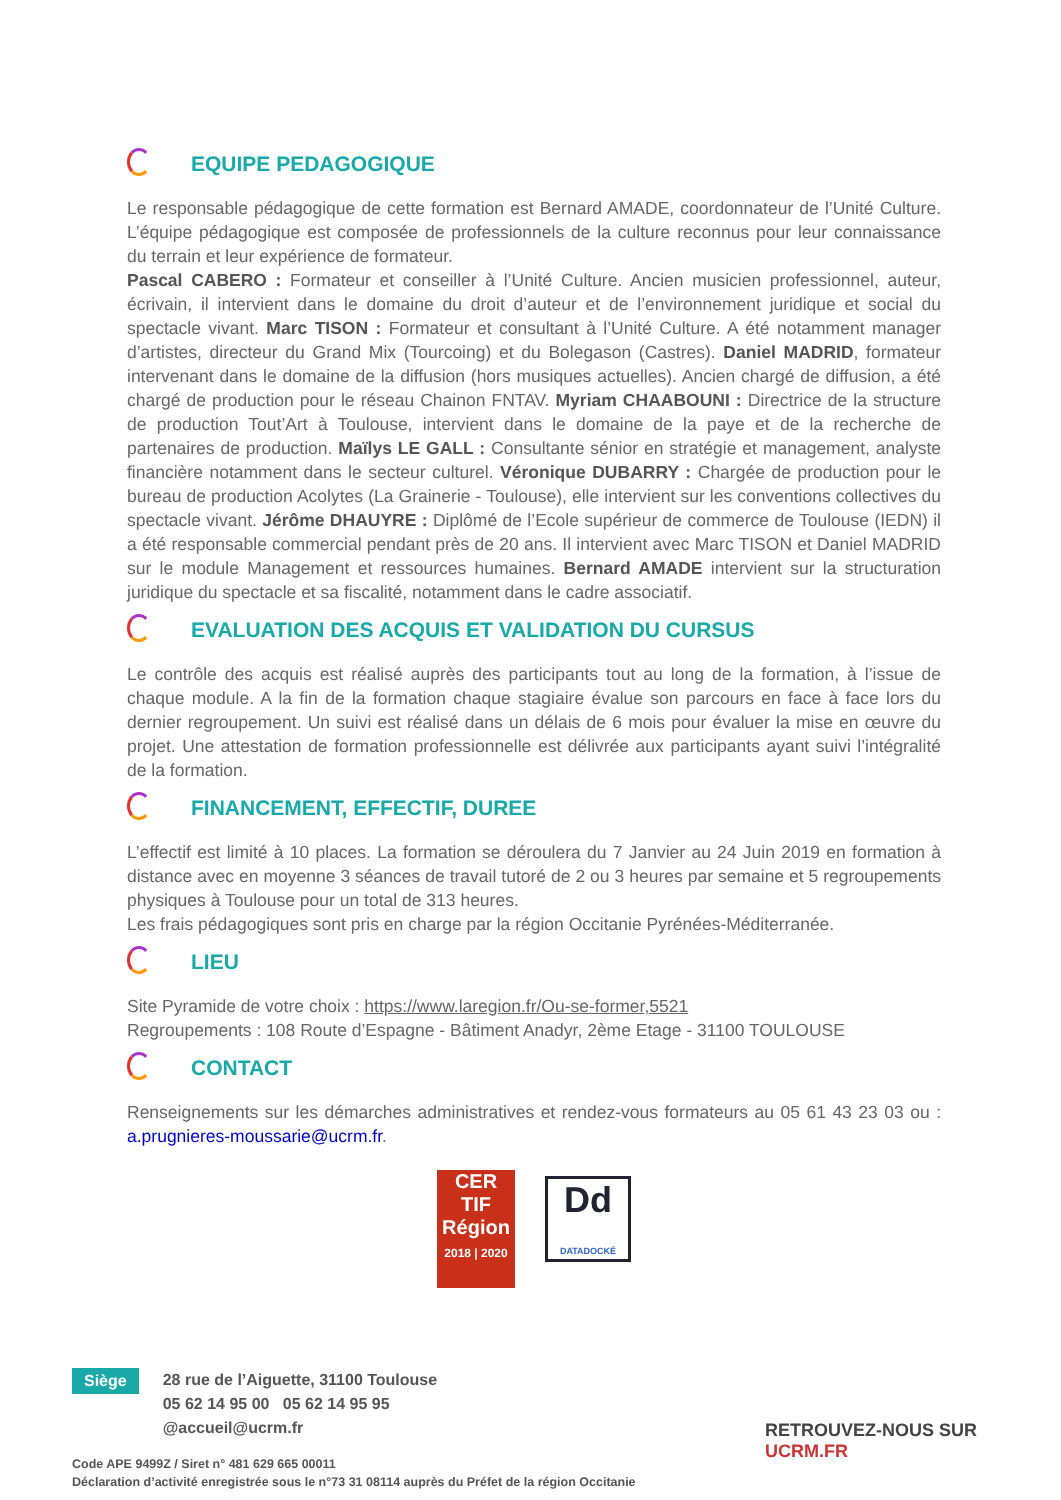EQUIPE PEDAGOGIQUE
Le responsable pédagogique de cette formation est Bernard AMADE, coordonnateur de l’Unité Culture. L’équipe pédagogique est composée de professionnels de la culture reconnus pour leur connaissance du terrain et leur expérience de formateur.
Pascal CABERO : Formateur et conseiller à l’Unité Culture. Ancien musicien professionnel, auteur, écrivain, il intervient dans le domaine du droit d’auteur et de l’environnement juridique et social du spectacle vivant. Marc TISON : Formateur et consultant à l’Unité Culture. A été notamment manager d’artistes, directeur du Grand Mix (Tourcoing) et du Bolegason (Castres). Daniel MADRID, formateur intervenant dans le domaine de la diffusion (hors musiques actuelles). Ancien chargé de diffusion, a été chargé de production pour le réseau Chainon FNTAV. Myriam CHAABOUNI : Directrice de la structure de production Tout’Art à Toulouse, intervient dans le domaine de la paye et de la recherche de partenaires de production. Maïlys LE GALL : Consultante sénior en stratégie et management, analyste financière notamment dans le secteur culturel. Véronique DUBARRY : Chargée de production pour le bureau de production Acolytes (La Grainerie - Toulouse), elle intervient sur les conventions collectives du spectacle vivant. Jérôme DHAUYRE : Diplômé de l’Ecole supérieur de commerce de Toulouse (IEDN) il a été responsable commercial pendant près de 20 ans. Il intervient avec Marc TISON et Daniel MADRID sur le module Management et ressources humaines. Bernard AMADE intervient sur la structuration juridique du spectacle et sa fiscalité, notamment dans le cadre associatif.
EVALUATION DES ACQUIS ET VALIDATION DU CURSUS
Le contrôle des acquis est réalisé auprès des participants tout au long de la formation, à l’issue de chaque module. A la fin de la formation chaque stagiaire évalue son parcours en face à face lors du dernier regroupement. Un suivi est réalisé dans un délais de 6 mois pour évaluer la mise en œuvre du projet. Une attestation de formation professionnelle est délivrée aux participants ayant suivi l’intégralité de la formation.
FINANCEMENT, EFFECTIF, DUREE
L’effectif est limité à 10 places. La formation se déroulera du 7 Janvier au 24 Juin 2019 en formation à distance avec en moyenne 3 séances de travail tutoré de 2 ou 3 heures par semaine et 5 regroupements physiques à Toulouse pour un total de 313 heures.
Les frais pédagogiques sont pris en charge par la région Occitanie Pyrénées-Méditerranée.
LIEU
Site Pyramide de votre choix : https://www.laregion.fr/Ou-se-former,5521
Regroupements : 108 Route d’Espagne - Bâtiment Anadyr, 2ème Etage - 31100 TOULOUSE
CONTACT
Renseignements sur les démarches administratives et rendez-vous formateurs au 05 61 43 23 03 ou : a.prugnieres-moussarie@ucrm.fr.
CER
TIF
Région
2018 | 2020
Dd
DATADOCKÉ
Siège
28 rue de l’Aiguette, 31100 Toulouse
05 62 14 95 00 05 62 14 95 95
@accueil@ucrm.fr
RETROUVEZ-NOUS SUR UCRM.FR
Code APE 9499Z / Siret n° 481 629 665 00011
Déclaration d’activité enregistrée sous le n°73 31 08114 auprès du Préfet de la région Occitanie